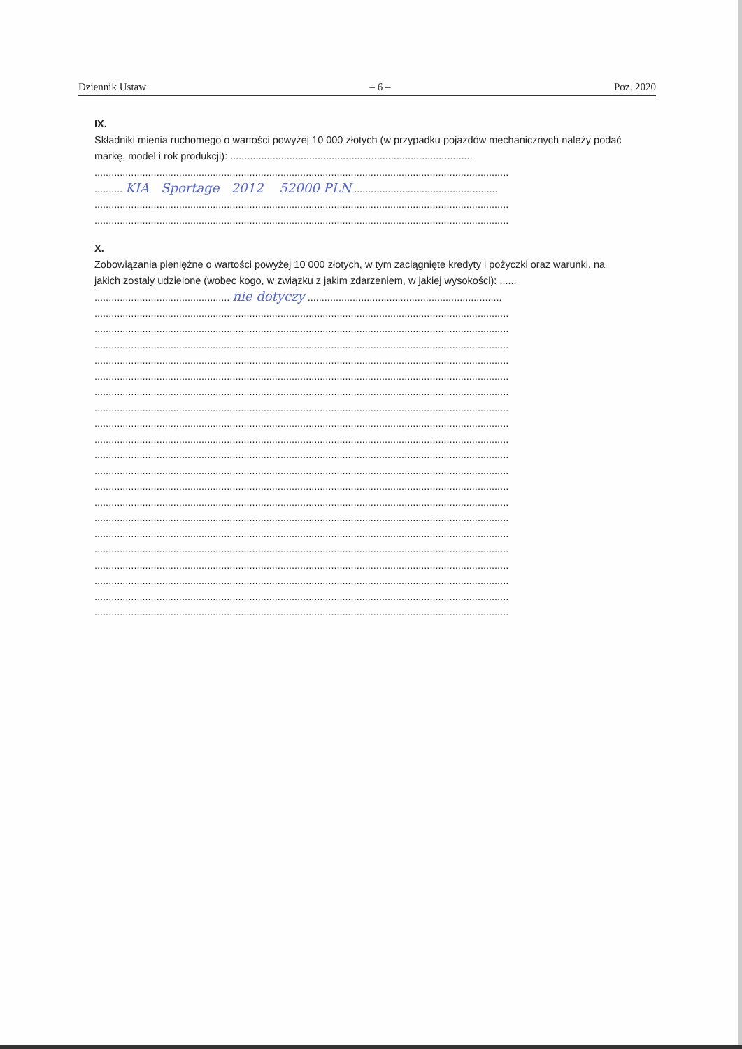Dziennik Ustaw – 6 – Poz. 2020
IX.
Składniki mienia ruchomego o wartości powyżej 10 000 złotych (w przypadku pojazdów mechanicznych należy podać markę, model i rok produkcji): ......................................................................................
...................................................................................................................................................
.......... KIA Sportage 2012 52000 PLN ...................................................
...................................................................................................................................................
...................................................................................................................................................
X.
Zobowiązania pieniężne o wartości powyżej 10 000 złotych, w tym zaciągnięte kredyty i pożyczki oraz warunki, na jakich zostały udzielone (wobec kogo, w związku z jakim zdarzeniem, w jakiej wysokości): ......
................................................ nie dotyczy .....................................................................
...................................................................................................................................................
...................................................................................................................................................
...................................................................................................................................................
...................................................................................................................................................
...................................................................................................................................................
...................................................................................................................................................
...................................................................................................................................................
...................................................................................................................................................
...................................................................................................................................................
...................................................................................................................................................
...................................................................................................................................................
...................................................................................................................................................
...................................................................................................................................................
...................................................................................................................................................
...................................................................................................................................................
...................................................................................................................................................
...................................................................................................................................................
...................................................................................................................................................
...................................................................................................................................................
...................................................................................................................................................